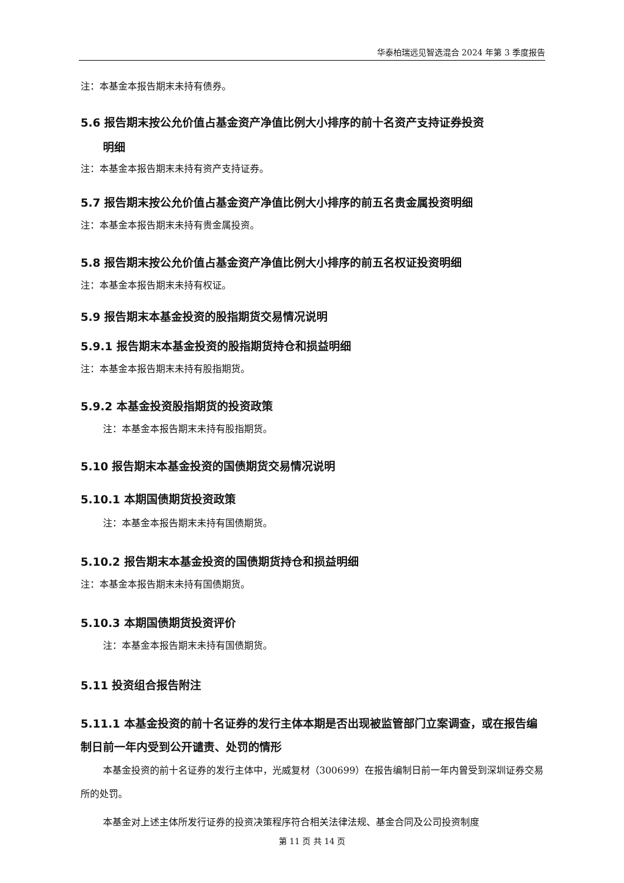华泰柏瑞远见智选混合 2024 年第 3 季度报告
注：本基金本报告期末未持有债券。
5.6 报告期末按公允价值占基金资产净值比例大小排序的前十名资产支持证券投资
明细
注：本基金本报告期末未持有资产支持证券。
5.7 报告期末按公允价值占基金资产净值比例大小排序的前五名贵金属投资明细
注：本基金本报告期末未持有贵金属投资。
5.8 报告期末按公允价值占基金资产净值比例大小排序的前五名权证投资明细
注：本基金本报告期末未持有权证。
5.9 报告期末本基金投资的股指期货交易情况说明
5.9.1 报告期末本基金投资的股指期货持仓和损益明细
注：本基金本报告期末未持有股指期货。
5.9.2 本基金投资股指期货的投资政策
注：本基金本报告期末未持有股指期货。
5.10 报告期末本基金投资的国债期货交易情况说明
5.10.1 本期国债期货投资政策
注：本基金本报告期末未持有国债期货。
5.10.2 报告期末本基金投资的国债期货持仓和损益明细
注：本基金本报告期末未持有国债期货。
5.10.3 本期国债期货投资评价
注：本基金本报告期末未持有国债期货。
5.11 投资组合报告附注
5.11.1 本基金投资的前十名证券的发行主体本期是否出现被监管部门立案调查，或在报告编制日前一年内受到公开谴责、处罚的情形
本基金投资的前十名证券的发行主体中，光威复材（300699）在报告编制日前一年内曾受到深圳证券交易所的处罚。
本基金对上述主体所发行证券的投资决策程序符合相关法律法规、基金合同及公司投资制度
第 11 页 共 14 页